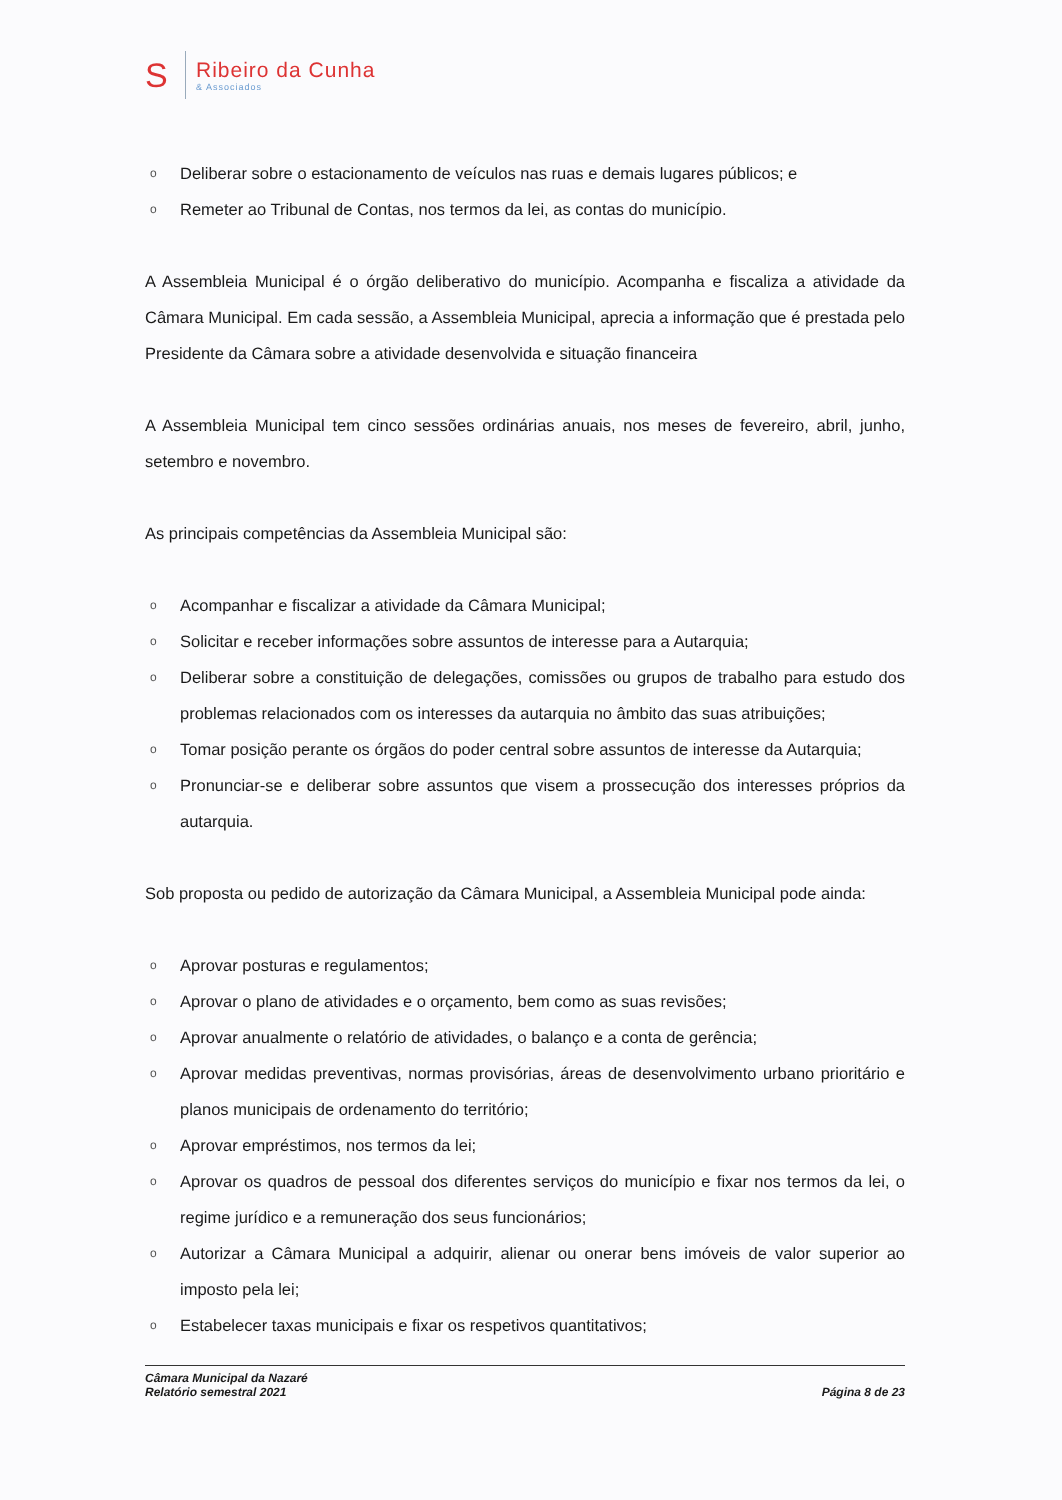S
Ribeiro da Cunha
& Associados
o Deliberar sobre o estacionamento de veículos nas ruas e demais lugares públicos; e
o Remeter ao Tribunal de Contas, nos termos da lei, as contas do município.
A Assembleia Municipal é o órgão deliberativo do município. Acompanha e fiscaliza a atividade da Câmara Municipal. Em cada sessão, a Assembleia Municipal, aprecia a informação que é prestada pelo Presidente da Câmara sobre a atividade desenvolvida e situação financeira
A Assembleia Municipal tem cinco sessões ordinárias anuais, nos meses de fevereiro, abril, junho, setembro e novembro.
As principais competências da Assembleia Municipal são:
o Acompanhar e fiscalizar a atividade da Câmara Municipal;
o Solicitar e receber informações sobre assuntos de interesse para a Autarquia;
o Deliberar sobre a constituição de delegações, comissões ou grupos de trabalho para estudo dos problemas relacionados com os interesses da autarquia no âmbito das suas atribuições;
o Tomar posição perante os órgãos do poder central sobre assuntos de interesse da Autarquia;
o Pronunciar-se e deliberar sobre assuntos que visem a prossecução dos interesses próprios da autarquia.
Sob proposta ou pedido de autorização da Câmara Municipal, a Assembleia Municipal pode ainda:
o Aprovar posturas e regulamentos;
o Aprovar o plano de atividades e o orçamento, bem como as suas revisões;
o Aprovar anualmente o relatório de atividades, o balanço e a conta de gerência;
o Aprovar medidas preventivas, normas provisórias, áreas de desenvolvimento urbano prioritário e planos municipais de ordenamento do território;
o Aprovar empréstimos, nos termos da lei;
o Aprovar os quadros de pessoal dos diferentes serviços do município e fixar nos termos da lei, o regime jurídico e a remuneração dos seus funcionários;
o Autorizar a Câmara Municipal a adquirir, alienar ou onerar bens imóveis de valor superior ao imposto pela lei;
o Estabelecer taxas municipais e fixar os respetivos quantitativos;
Câmara Municipal da Nazaré
Relatório semestral 2021
Página 8 de 23